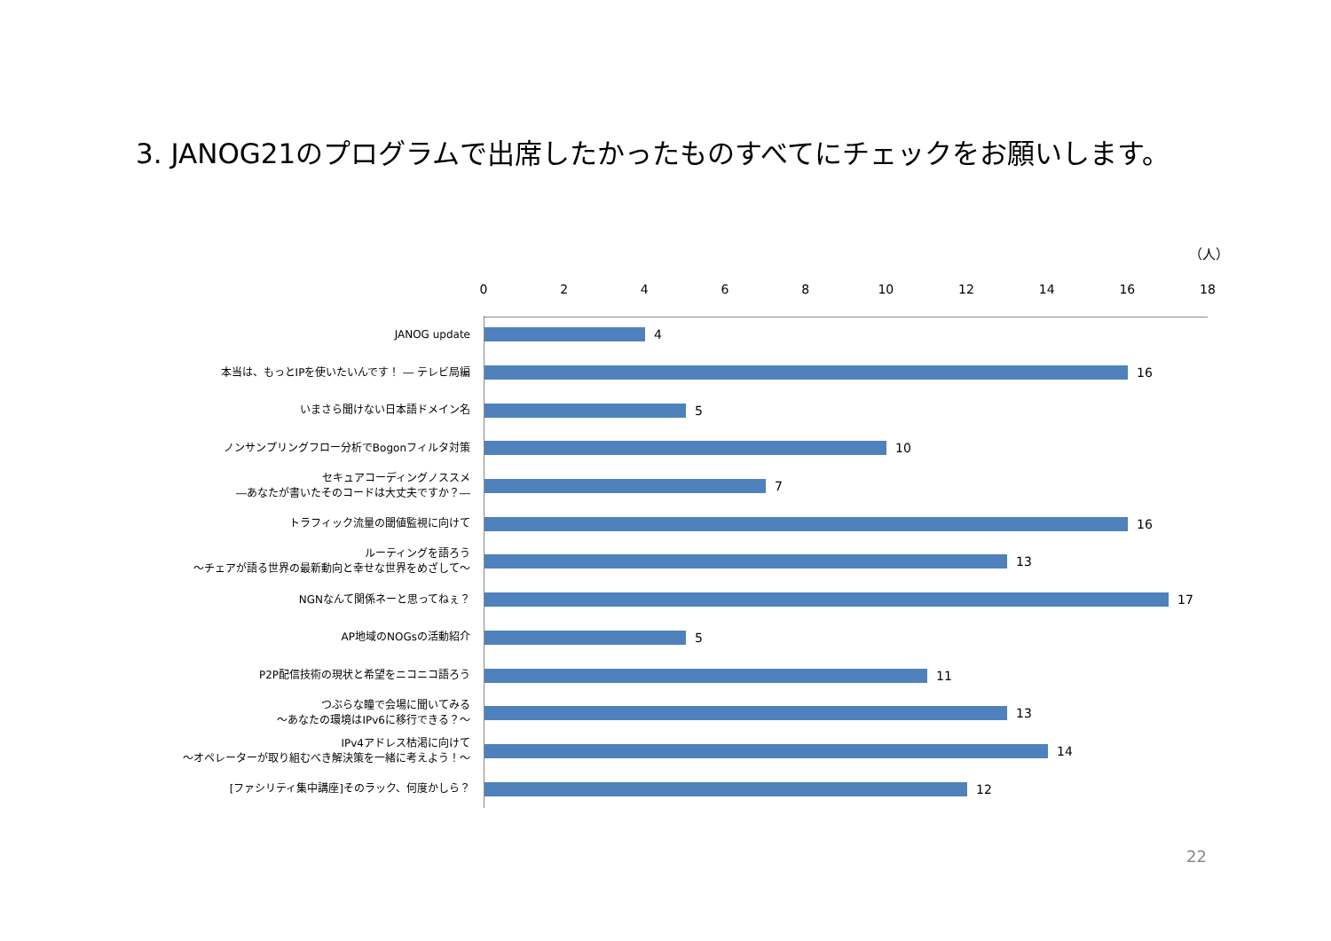3. JANOG21のプログラムで出席したかったものすべてにチェックをお願いします。
（人）
0 2 4 6 8 10 12 14 16 18
JANOG update
4
本当は、もっとIPを使いたいんです！ ― テレビ局編
16
いまさら聞けない日本語ドメイン名
5
ノンサンプリングフロー分析でBogonフィルタ対策
10
セキュアコーディングノススメ
―あなたが書いたそのコードは大丈夫ですか？―
7
トラフィック流量の閾値監視に向けて
16
ルーティングを語ろう
～チェアが語る世界の最新動向と幸せな世界をめざして～
13
NGNなんて関係ネーと思ってねぇ？
17
AP地域のNOGsの活動紹介
5
P2P配信技術の現状と希望をニコニコ語ろう
11
つぶらな瞳で会場に聞いてみる
～あなたの環境はIPv6に移行できる？～
13
IPv4アドレス枯渇に向けて
～オペレーターが取り組むべき解決策を一緒に考えよう！～
14
[ファシリティ集中講座]そのラック、何度かしら？
12
22